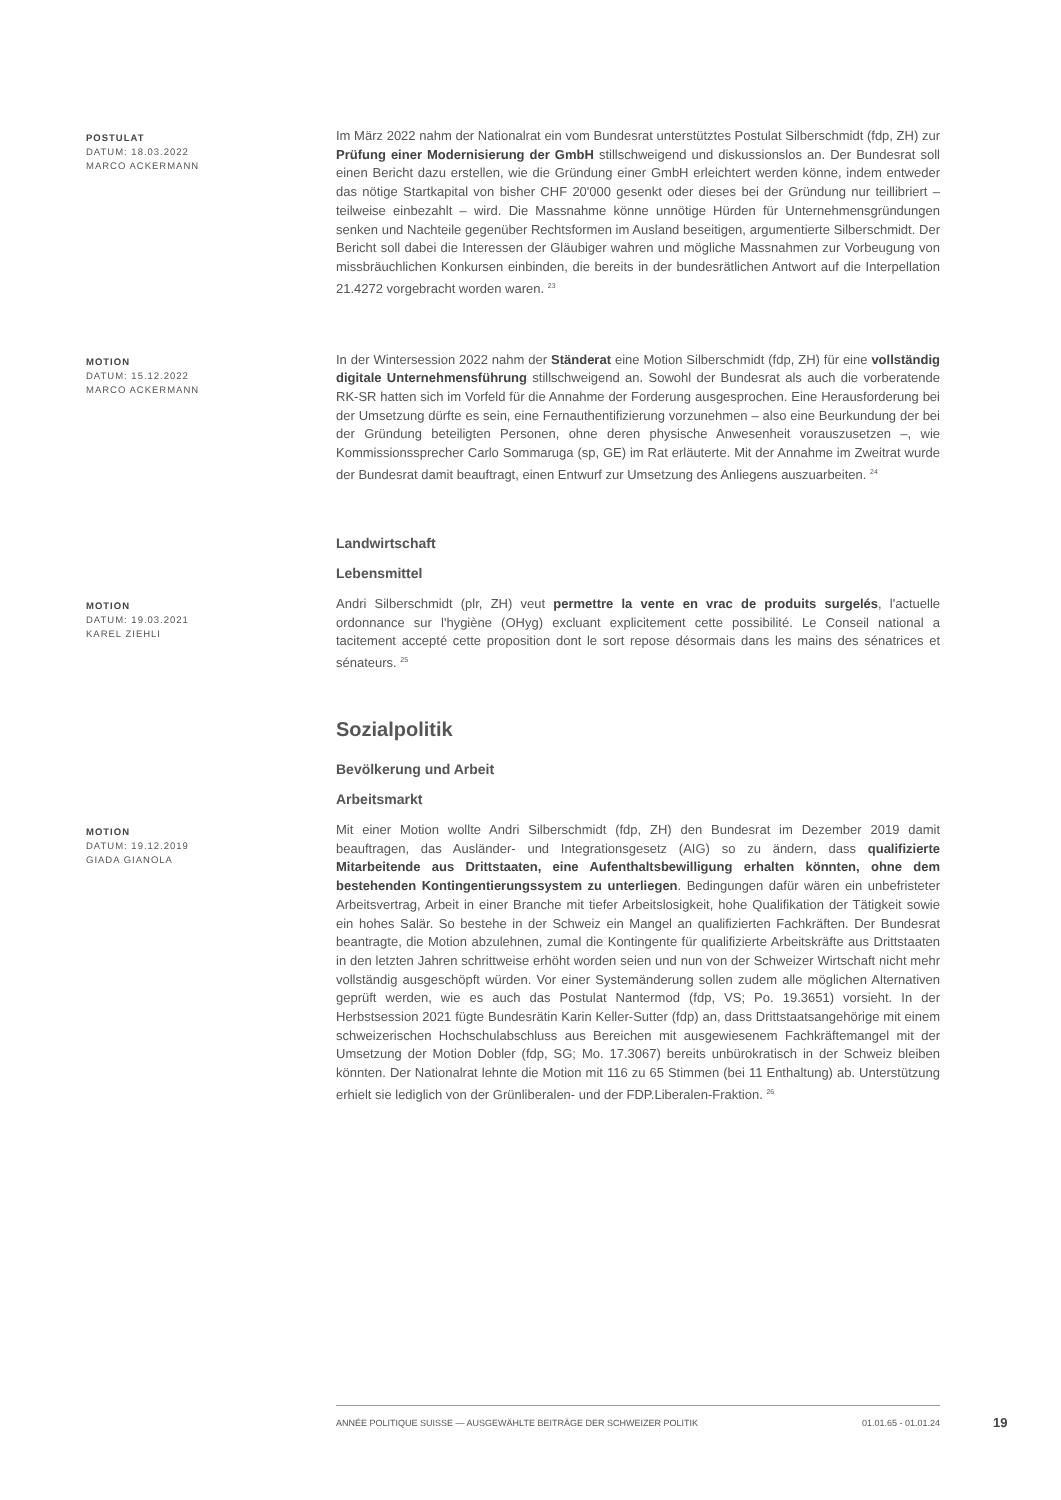POSTULAT
DATUM: 18.03.2022
MARCO ACKERMANN
Im März 2022 nahm der Nationalrat ein vom Bundesrat unterstütztes Postulat Silberschmidt (fdp, ZH) zur Prüfung einer Modernisierung der GmbH stillschweigend und diskussionslos an. Der Bundesrat soll einen Bericht dazu erstellen, wie die Gründung einer GmbH erleichtert werden könne, indem entweder das nötige Startkapital von bisher CHF 20'000 gesenkt oder dieses bei der Gründung nur teillibriert – teilweise einbezahlt – wird. Die Massnahme könne unnötige Hürden für Unternehmensgründungen senken und Nachteile gegenüber Rechtsformen im Ausland beseitigen, argumentierte Silberschmidt. Der Bericht soll dabei die Interessen der Gläubiger wahren und mögliche Massnahmen zur Vorbeugung von missbräuchlichen Konkursen einbinden, die bereits in der bundesrätlichen Antwort auf die Interpellation 21.4272 vorgebracht worden waren. <sup>23</sup>
MOTION
DATUM: 15.12.2022
MARCO ACKERMANN
In der Wintersession 2022 nahm der Ständerat eine Motion Silberschmidt (fdp, ZH) für eine vollständig digitale Unternehmensführung stillschweigend an. Sowohl der Bundesrat als auch die vorberatende RK-SR hatten sich im Vorfeld für die Annahme der Forderung ausgesprochen. Eine Herausforderung bei der Umsetzung dürfte es sein, eine Fernauthentifizierung vorzunehmen – also eine Beurkundung der bei der Gründung beteiligten Personen, ohne deren physische Anwesenheit vorauszusetzen –, wie Kommissionssprecher Carlo Sommaruga (sp, GE) im Rat erläuterte. Mit der Annahme im Zweitrat wurde der Bundesrat damit beauftragt, einen Entwurf zur Umsetzung des Anliegens auszuarbeiten. <sup>24</sup>
Landwirtschaft
Lebensmittel
MOTION
DATUM: 19.03.2021
KAREL ZIEHLI
Andri Silberschmidt (plr, ZH) veut permettre la vente en vrac de produits surgelés, l'actuelle ordonnance sur l'hygiène (OHyg) excluant explicitement cette possibilité. Le Conseil national a tacitement accepté cette proposition dont le sort repose désormais dans les mains des sénatrices et sénateurs. <sup>25</sup>
Sozialpolitik
Bevölkerung und Arbeit
Arbeitsmarkt
MOTION
DATUM: 19.12.2019
GIADA GIANOLA
Mit einer Motion wollte Andri Silberschmidt (fdp, ZH) den Bundesrat im Dezember 2019 damit beauftragen, das Ausländer- und Integrationsgesetz (AIG) so zu ändern, dass qualifizierte Mitarbeitende aus Drittstaaten, eine Aufenthaltsbewilligung erhalten könnten, ohne dem bestehenden Kontingentierungssystem zu unterliegen. Bedingungen dafür wären ein unbefristeter Arbeitsvertrag, Arbeit in einer Branche mit tiefer Arbeitslosigkeit, hohe Qualifikation der Tätigkeit sowie ein hohes Salär. So bestehe in der Schweiz ein Mangel an qualifizierten Fachkräften. Der Bundesrat beantragte, die Motion abzulehnen, zumal die Kontingente für qualifizierte Arbeitskräfte aus Drittstaaten in den letzten Jahren schrittweise erhöht worden seien und nun von der Schweizer Wirtschaft nicht mehr vollständig ausgeschöpft würden. Vor einer Systemänderung sollen zudem alle möglichen Alternativen geprüft werden, wie es auch das Postulat Nantermod (fdp, VS; Po. 19.3651) vorsieht. In der Herbstsession 2021 fügte Bundesrätin Karin Keller-Sutter (fdp) an, dass Drittstaatsangehörige mit einem schweizerischen Hochschulabschluss aus Bereichen mit ausgewiesenem Fachkräftemangel mit der Umsetzung der Motion Dobler (fdp, SG; Mo. 17.3067) bereits unbürokratisch in der Schweiz bleiben könnten. Der Nationalrat lehnte die Motion mit 116 zu 65 Stimmen (bei 11 Enthaltung) ab. Unterstützung erhielt sie lediglich von der Grünliberalen- und der FDP.Liberalen-Fraktion. <sup>26</sup>
ANNÉE POLITIQUE SUISSE — AUSGEWÄHLTE BEITRÄGE DER SCHWEIZER POLITIK 01.01.65 - 01.01.24
19